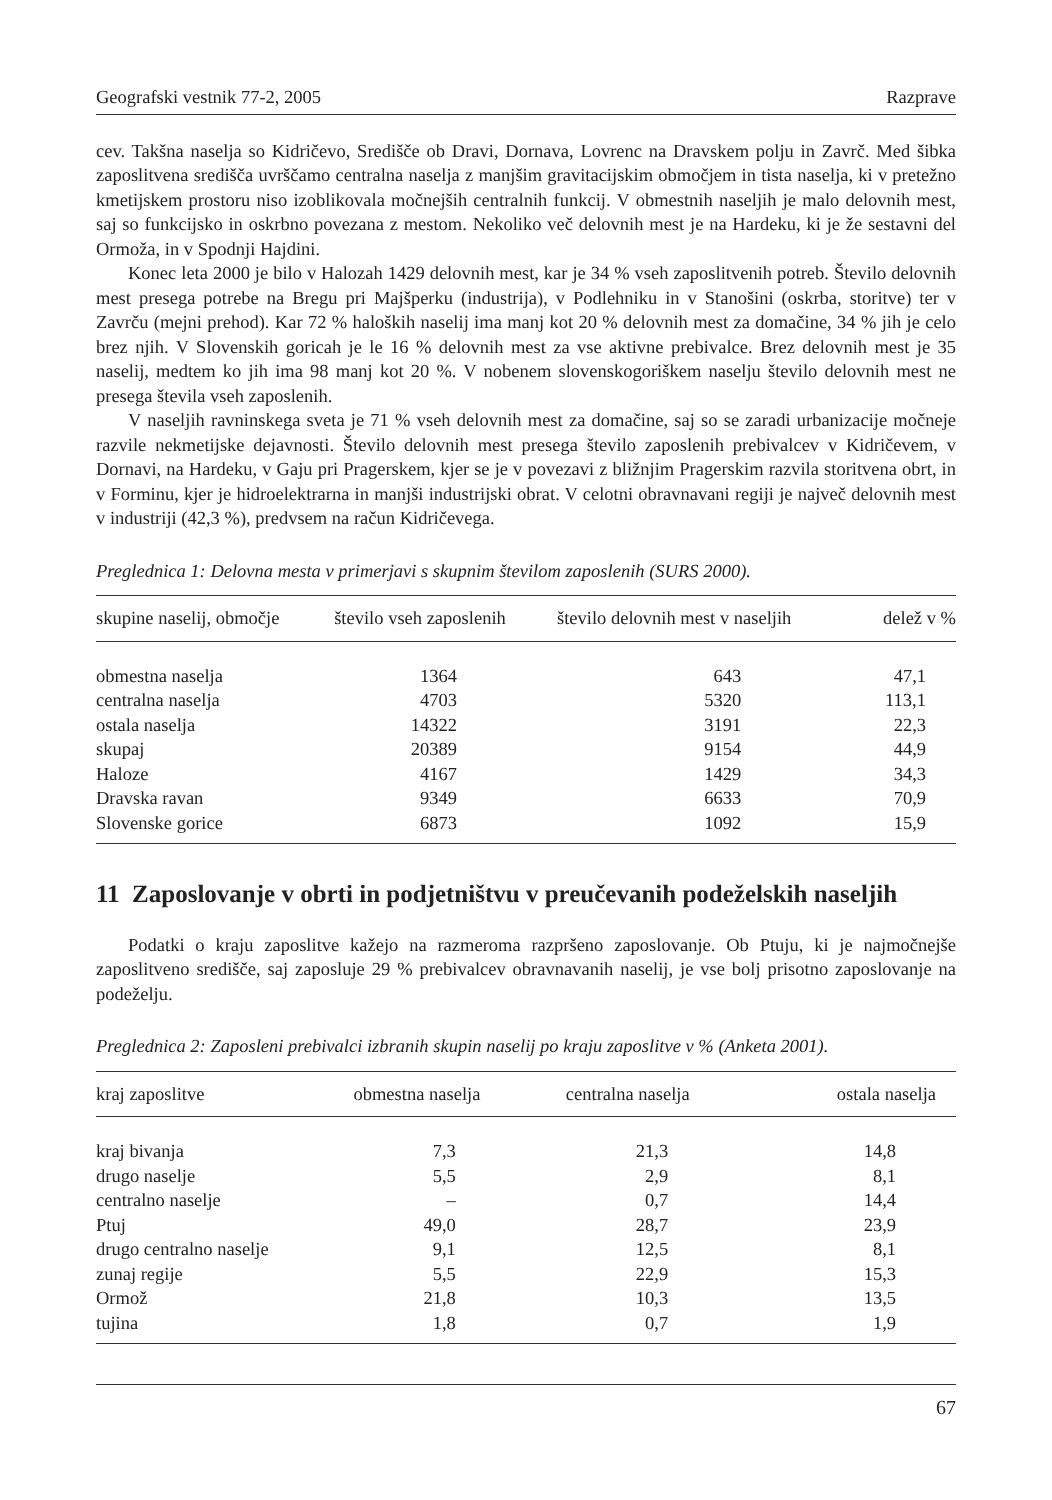Geografski vestnik 77-2, 2005 Razprave
cev. Takšna naselja so Kidričevo, Središče ob Dravi, Dornava, Lovrenc na Dravskem polju in Zavrč. Med šibka zaposlitvena središča uvrščamo centralna naselja z manjšim gravitacijskim območjem in tista naselja, ki v pretežno kmetijskem prostoru niso izoblikovala močnejših centralnih funkcij. V obmestnih naseljih je malo delovnih mest, saj so funkcijsko in oskrbno povezana z mestom. Nekoliko več delovnih mest je na Hardeku, ki je že sestavni del Ormoža, in v Spodnji Hajdini.
Konec leta 2000 je bilo v Halozah 1429 delovnih mest, kar je 34 % vseh zaposlitvenih potreb. Število delovnih mest presega potrebe na Bregu pri Majšperku (industrija), v Podlehniku in v Stanošini (oskrba, storitve) ter v Zavrču (mejni prehod). Kar 72 % haloških naselij ima manj kot 20 % delovnih mest za domačine, 34 % jih je celo brez njih. V Slovenskih goricah je le 16 % delovnih mest za vse aktivne prebivalce. Brez delovnih mest je 35 naselij, medtem ko jih ima 98 manj kot 20 %. V nobenem slovenskogoriškem naselju število delovnih mest ne presega števila vseh zaposlenih.
V naseljih ravninskega sveta je 71 % vseh delovnih mest za domačine, saj so se zaradi urbanizacije močneje razvile nekmetijske dejavnosti. Število delovnih mest presega število zaposlenih prebivalcev v Kidričevem, v Dornavi, na Hardeku, v Gaju pri Pragerskem, kjer se je v povezavi z bližnjim Pragerskim razvila storitvena obrt, in v Forminu, kjer je hidroelektrarna in manjši industrijski obrat. V celotni obravnavani regiji je največ delovnih mest v industriji (42,3 %), predvsem na račun Kidričevega.
Preglednica 1: Delovna mesta v primerjavi s skupnim številom zaposlenih (SURS 2000).
| skupine naselij, območje | število vseh zaposlenih | število delovnih mest v naseljih | delež v % |
| --- | --- | --- | --- |
| obmestna naselja | 1364 | 643 | 47,1 |
| centralna naselja | 4703 | 5320 | 113,1 |
| ostala naselja | 14322 | 3191 | 22,3 |
| skupaj | 20389 | 9154 | 44,9 |
| Haloze | 4167 | 1429 | 34,3 |
| Dravska ravan | 9349 | 6633 | 70,9 |
| Slovenske gorice | 6873 | 1092 | 15,9 |
11 Zaposlovanje v obrti in podjetništvu v preučevanih podeželskih naseljih
Podatki o kraju zaposlitve kažejo na razmeroma razpršeno zaposlovanje. Ob Ptuju, ki je najmočnejše zaposlitveno središče, saj zaposluje 29 % prebivalcev obravnavanih naselij, je vse bolj prisotno zaposlovanje na podeželju.
Preglednica 2: Zaposleni prebivalci izbranih skupin naselij po kraju zaposlitve v % (Anketa 2001).
| kraj zaposlitve | obmestna naselja | centralna naselja | ostala naselja |
| --- | --- | --- | --- |
| kraj bivanja | 7,3 | 21,3 | 14,8 |
| drugo naselje | 5,5 | 2,9 | 8,1 |
| centralno naselje | – | 0,7 | 14,4 |
| Ptuj | 49,0 | 28,7 | 23,9 |
| drugo centralno naselje | 9,1 | 12,5 | 8,1 |
| zunaj regije | 5,5 | 22,9 | 15,3 |
| Ormož | 21,8 | 10,3 | 13,5 |
| tujina | 1,8 | 0,7 | 1,9 |
67